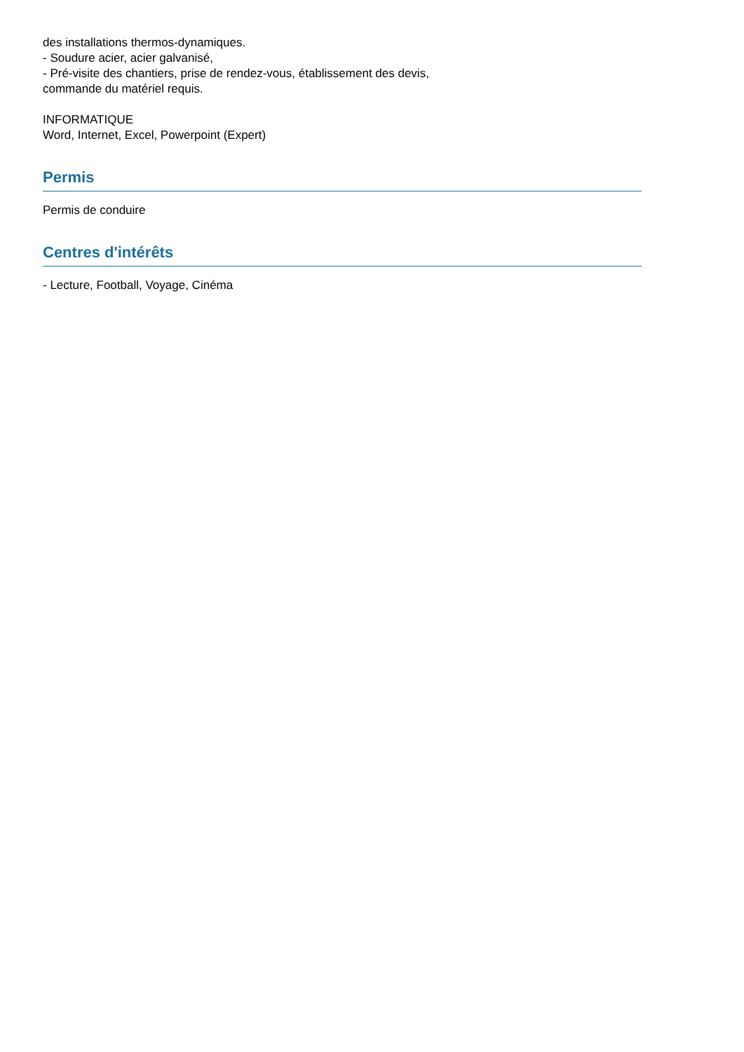des installations thermos-dynamiques.
- Soudure acier, acier galvanisé,
- Pré-visite des chantiers, prise de rendez-vous, établissement des devis,
commande du matériel requis.
INFORMATIQUE
Word, Internet, Excel, Powerpoint (Expert)
Permis
Permis de conduire
Centres d'intérêts
- Lecture, Football, Voyage, Cinéma